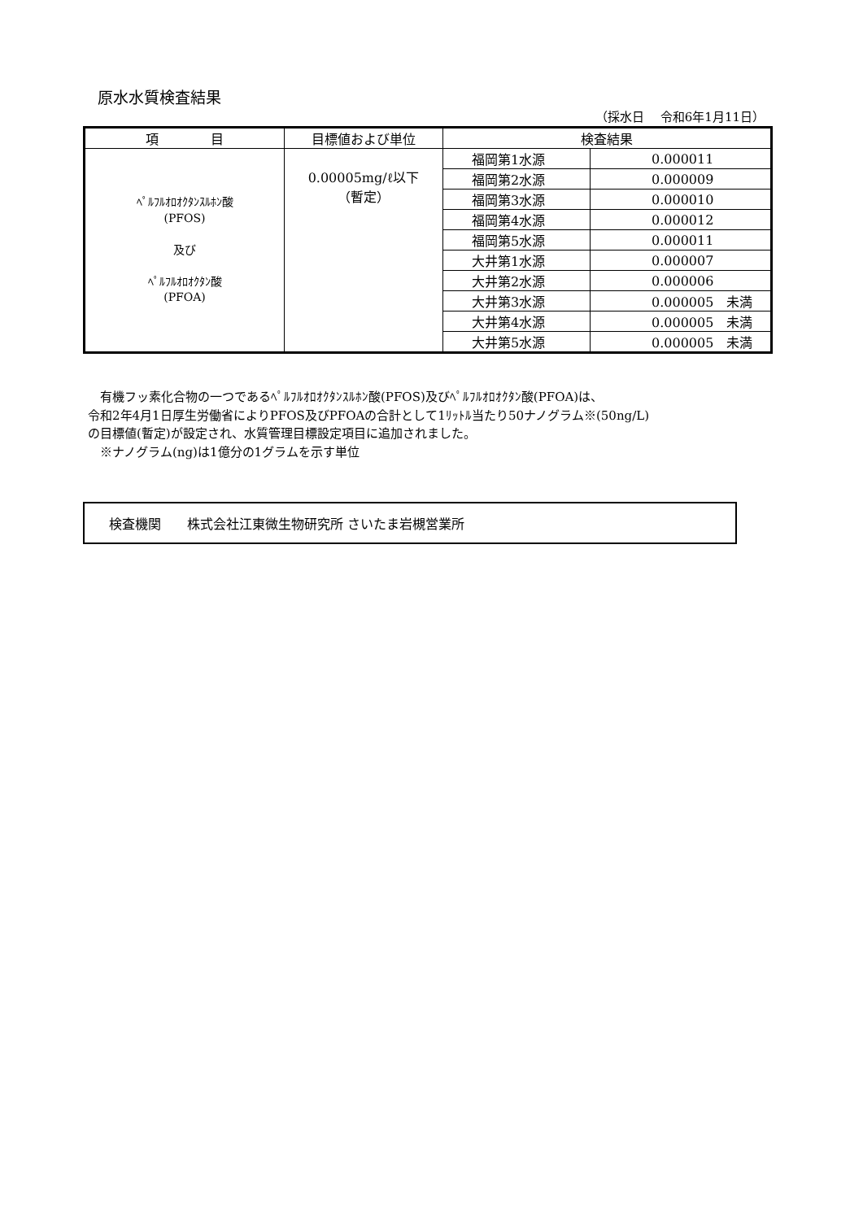原水水質検査結果
（採水日　 令和6年1月11日）
| 項 目 | 目標値および単位 | 検査結果 | |
| --- | --- | --- | --- |
| ﾍﾟﾙﾌﾙｵﾛｵｸﾀﾝｽﾙﾎﾝ酸 (PFOS) 及び ﾍﾟﾙﾌﾙｵﾛｵｸﾀﾝ酸 (PFOA) | 0.00005mg/ℓ以下 （暫定） | 福岡第1水源 | 0.000011 |
| | | 福岡第2水源 | 0.000009 |
| | | 福岡第3水源 | 0.000010 |
| | | 福岡第4水源 | 0.000012 |
| | | 福岡第5水源 | 0.000011 |
| | | 大井第1水源 | 0.000007 |
| | | 大井第2水源 | 0.000006 |
| | | 大井第3水源 | 0.000005 未満 |
| | | 大井第4水源 | 0.000005 未満 |
| | | 大井第5水源 | 0.000005 未満 |
　有機フッ素化合物の一つであるﾍﾟﾙﾌﾙｵﾛｵｸﾀﾝｽﾙﾎﾝ酸(PFOS)及びﾍﾟﾙﾌﾙｵﾛｵｸﾀﾝ酸(PFOA)は、
令和2年4月1日厚生労働省によりPFOS及びPFOAの合計として1ﾘｯﾄﾙ当たり50ナノグラム※(50ng/L)
の目標値(暫定)が設定され、水質管理目標設定項目に追加されました。
　※ナノグラム(ng)は1億分の1グラムを示す単位
検査機関　　株式会社江東微生物研究所 さいたま岩槻営業所